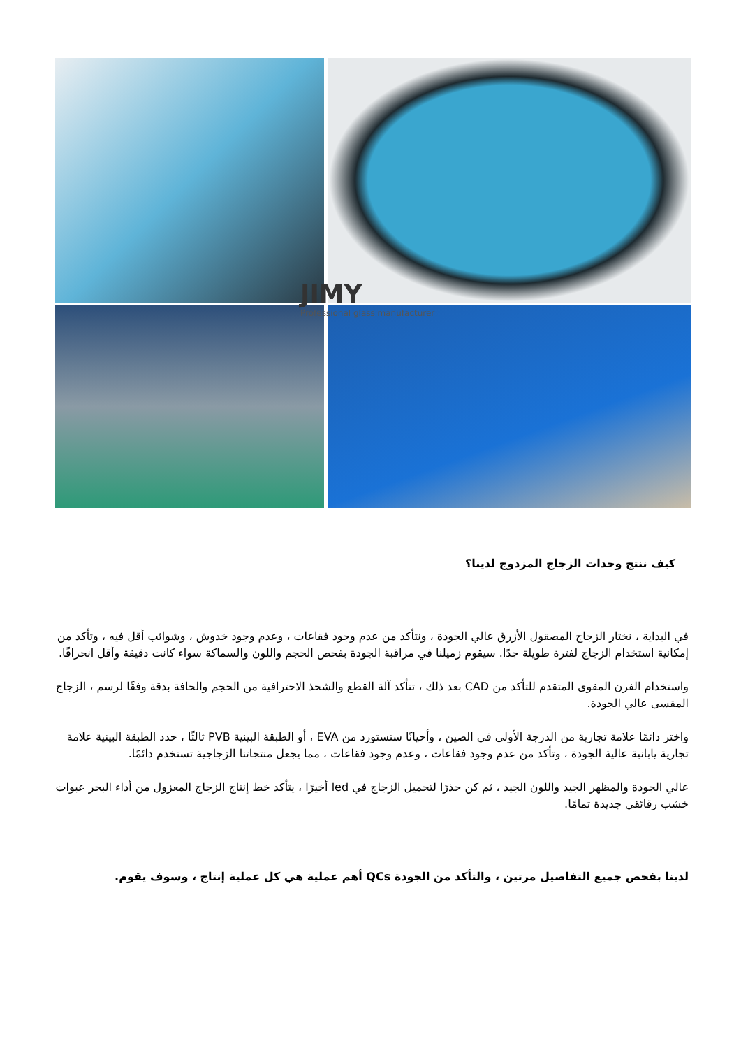JIMY
Professional glass manufacturer
كيف ننتج وحدات الزجاج المزدوج لدينا؟
في البداية ، نختار الزجاج المصقول الأزرق عالي الجودة ، ونتأكد من عدم وجود فقاعات ، وعدم وجود خدوش ، وشوائب أقل فيه ، وتأكد من إمكانية استخدام الزجاج لفترة طويلة جدًا. سيقوم زميلنا في مراقبة الجودة بفحص الحجم واللون والسماكة سواء كانت دقيقة وأقل انحرافًا.
واستخدام الفرن المقوى المتقدم للتأكد من CAD بعد ذلك ، تتأكد آلة القطع والشحذ الاحترافية من الحجم والحافة بدقة وفقًا لرسم ، الزجاج المقسى عالي الجودة.
واختر دائمًا علامة تجارية من الدرجة الأولى في الصين ، وأحيانًا ستستورد من EVA ، أو الطبقة البينية PVB ثالثًا ، حدد الطبقة البينية علامة تجارية يابانية عالية الجودة ، وتأكد من عدم وجود فقاعات ، وعدم وجود فقاعات ، مما يجعل منتجاتنا الزجاجية تستخدم دائمًا.
عالي الجودة والمظهر الجيد واللون الجيد ، ثم كن حذرًا لتحميل الزجاج في led أخيرًا ، يتأكد خط إنتاج الزجاج المعزول من أداء البحر عبوات خشب رقائقي جديدة تمامًا.
لدينا بفحص جميع التفاصيل مرتين ، والتأكد من الجودة QCs أهم عملية هي كل عملية إنتاج ، وسوف يقوم.